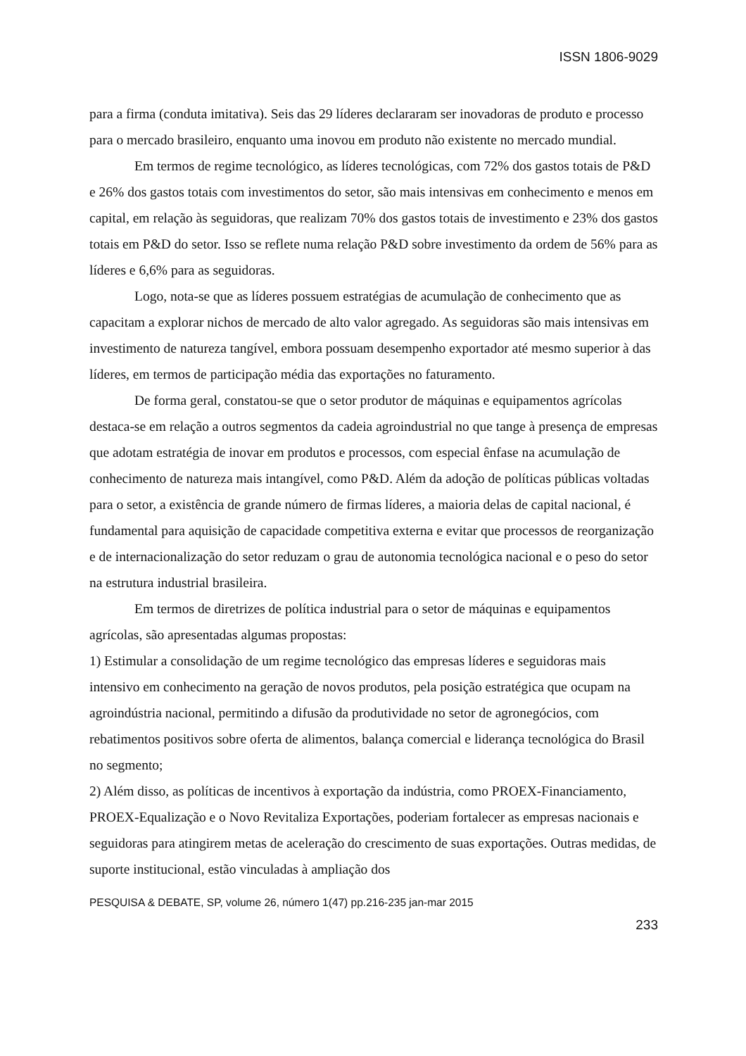ISSN 1806-9029
para a firma (conduta imitativa). Seis das 29 líderes declararam ser inovadoras de produto e processo para o mercado brasileiro, enquanto uma inovou em produto não existente no mercado mundial.
Em termos de regime tecnológico, as líderes tecnológicas, com 72% dos gastos totais de P&D e 26% dos gastos totais com investimentos do setor, são mais intensivas em conhecimento e menos em capital, em relação às seguidoras, que realizam 70% dos gastos totais de investimento e 23% dos gastos totais em P&D do setor. Isso se reflete numa relação P&D sobre investimento da ordem de 56% para as líderes e 6,6% para as seguidoras.
Logo, nota-se que as líderes possuem estratégias de acumulação de conhecimento que as capacitam a explorar nichos de mercado de alto valor agregado. As seguidoras são mais intensivas em investimento de natureza tangível, embora possuam desempenho exportador até mesmo superior à das líderes, em termos de participação média das exportações no faturamento.
De forma geral, constatou-se que o setor produtor de máquinas e equipamentos agrícolas destaca-se em relação a outros segmentos da cadeia agroindustrial no que tange à presença de empresas que adotam estratégia de inovar em produtos e processos, com especial ênfase na acumulação de conhecimento de natureza mais intangível, como P&D. Além da adoção de políticas públicas voltadas para o setor, a existência de grande número de firmas líderes, a maioria delas de capital nacional, é fundamental para aquisição de capacidade competitiva externa e evitar que processos de reorganização e de internacionalização do setor reduzam o grau de autonomia tecnológica nacional e o peso do setor na estrutura industrial brasileira.
Em termos de diretrizes de política industrial para o setor de máquinas e equipamentos agrícolas, são apresentadas algumas propostas:
1) Estimular a consolidação de um regime tecnológico das empresas líderes e seguidoras mais intensivo em conhecimento na geração de novos produtos, pela posição estratégica que ocupam na agroindústria nacional, permitindo a difusão da produtividade no setor de agronegócios, com rebatimentos positivos sobre oferta de alimentos, balança comercial e liderança tecnológica do Brasil no segmento;
2) Além disso, as políticas de incentivos à exportação da indústria, como PROEX-Financiamento, PROEX-Equalização e o Novo Revitaliza Exportações, poderiam fortalecer as empresas nacionais e seguidoras para atingirem metas de aceleração do crescimento de suas exportações. Outras medidas, de suporte institucional, estão vinculadas à ampliação dos
PESQUISA & DEBATE, SP, volume 26, número 1(47) pp.216-235 jan-mar 2015
233